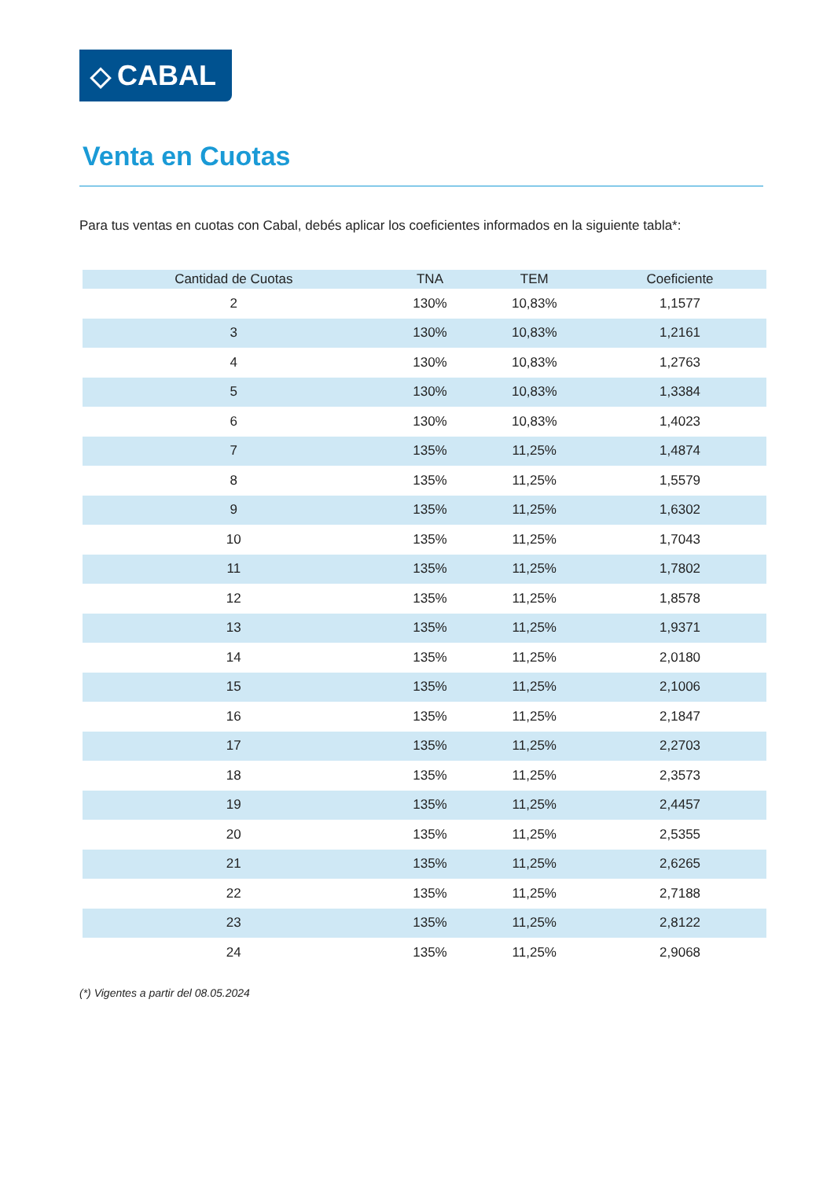◇ CABAL
Venta en Cuotas
Para tus ventas en cuotas con Cabal, debés aplicar los coeficientes informados en la siguiente tabla*:
| Cantidad de Cuotas | TNA | TEM | Coeficiente |
| --- | --- | --- | --- |
| 2 | 130% | 10,83% | 1,1577 |
| 3 | 130% | 10,83% | 1,2161 |
| 4 | 130% | 10,83% | 1,2763 |
| 5 | 130% | 10,83% | 1,3384 |
| 6 | 130% | 10,83% | 1,4023 |
| 7 | 135% | 11,25% | 1,4874 |
| 8 | 135% | 11,25% | 1,5579 |
| 9 | 135% | 11,25% | 1,6302 |
| 10 | 135% | 11,25% | 1,7043 |
| 11 | 135% | 11,25% | 1,7802 |
| 12 | 135% | 11,25% | 1,8578 |
| 13 | 135% | 11,25% | 1,9371 |
| 14 | 135% | 11,25% | 2,0180 |
| 15 | 135% | 11,25% | 2,1006 |
| 16 | 135% | 11,25% | 2,1847 |
| 17 | 135% | 11,25% | 2,2703 |
| 18 | 135% | 11,25% | 2,3573 |
| 19 | 135% | 11,25% | 2,4457 |
| 20 | 135% | 11,25% | 2,5355 |
| 21 | 135% | 11,25% | 2,6265 |
| 22 | 135% | 11,25% | 2,7188 |
| 23 | 135% | 11,25% | 2,8122 |
| 24 | 135% | 11,25% | 2,9068 |
(*) Vigentes a partir del 08.05.2024